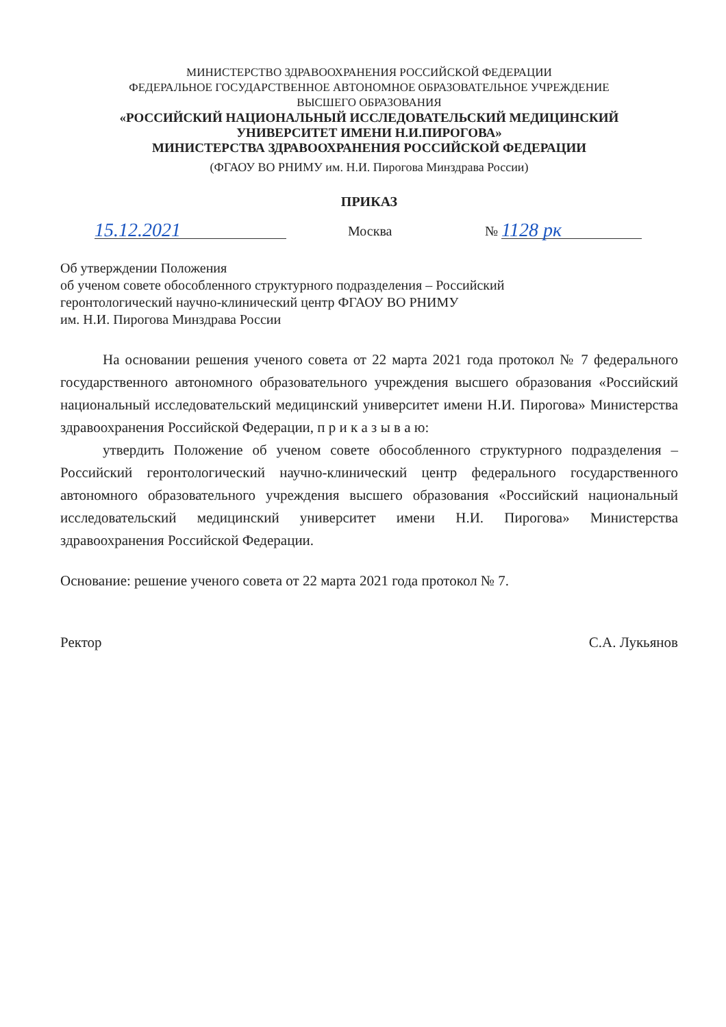МИНИСТЕРСТВО ЗДРАВООХРАНЕНИЯ РОССИЙСКОЙ ФЕДЕРАЦИИ
ФЕДЕРАЛЬНОЕ ГОСУДАРСТВЕННОЕ АВТОНОМНОЕ ОБРАЗОВАТЕЛЬНОЕ УЧРЕЖДЕНИЕ
ВЫСШЕГО ОБРАЗОВАНИЯ
«РОССИЙСКИЙ НАЦИОНАЛЬНЫЙ ИССЛЕДОВАТЕЛЬСКИЙ МЕДИЦИНСКИЙ
УНИВЕРСИТЕТ ИМЕНИ Н.И.ПИРОГОВА»
МИНИСТЕРСТВА ЗДРАВООХРАНЕНИЯ РОССИЙСКОЙ ФЕДЕРАЦИИ
(ФГАОУ ВО РНИМУ им. Н.И. Пирогова Минздрава России)
ПРИКАЗ
15.12.2021
Москва
№
1128 рк
Об утверждении Положения
об ученом совете обособленного структурного подразделения – Российский
геронтологический научно-клинический центр ФГАОУ ВО РНИМУ
им. Н.И. Пирогова Минздрава России
На основании решения ученого совета от 22 марта 2021 года протокол № 7 федерального государственного автономного образовательного учреждения высшего образования «Российский национальный исследовательский медицинский университет имени Н.И. Пирогова» Министерства здравоохранения Российской Федерации, п р и к а з ы в а ю:
утвердить Положение об ученом совете обособленного структурного подразделения – Российский геронтологический научно-клинический центр федерального государственного автономного образовательного учреждения высшего образования «Российский национальный исследовательский медицинский университет имени Н.И. Пирогова» Министерства здравоохранения Российской Федерации.
Основание: решение ученого совета от 22 марта 2021 года протокол № 7.
Ректор С.А. Лукьянов